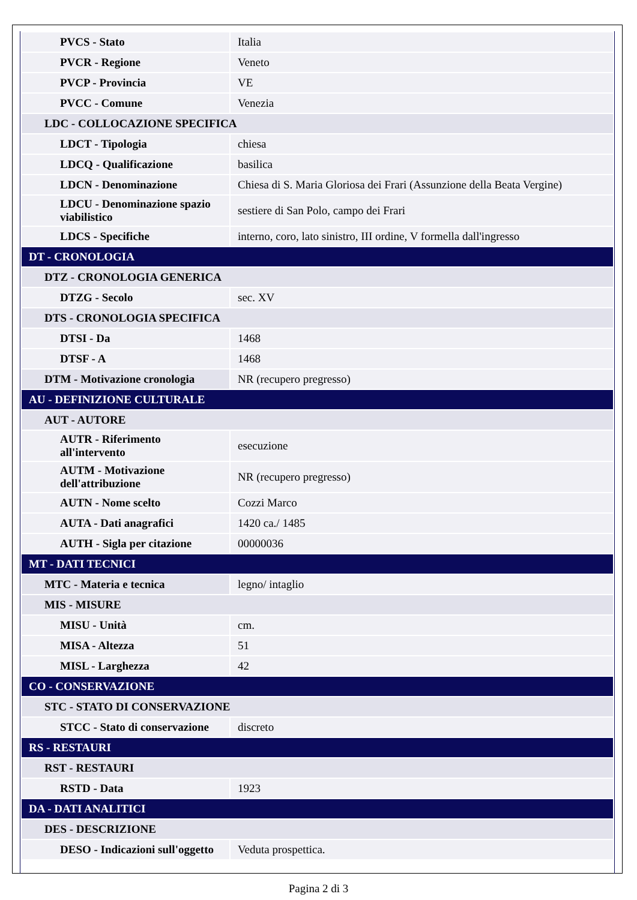| PVCS - Stato | Italia |
| PVCR - Regione | Veneto |
| PVCP - Provincia | VE |
| PVCC - Comune | Venezia |
| LDC - COLLOCAZIONE SPECIFICA | |
| LDCT - Tipologia | chiesa |
| LDCQ - Qualificazione | basilica |
| LDCN - Denominazione | Chiesa di S. Maria Gloriosa dei Frari (Assunzione della Beata Vergine) |
| LDCU - Denominazione spazio viabilistico | sestiere di San Polo, campo dei Frari |
| LDCS - Specifiche | interno, coro, lato sinistro, III ordine, V formella dall'ingresso |
| DT - CRONOLOGIA | |
| DTZ - CRONOLOGIA GENERICA | |
| DTZG - Secolo | sec. XV |
| DTS - CRONOLOGIA SPECIFICA | |
| DTSI - Da | 1468 |
| DTSF - A | 1468 |
| DTM - Motivazione cronologia | NR (recupero pregresso) |
| AU - DEFINIZIONE CULTURALE | |
| AUT - AUTORE | |
| AUTR - Riferimento all'intervento | esecuzione |
| AUTM - Motivazione dell'attribuzione | NR (recupero pregresso) |
| AUTN - Nome scelto | Cozzi Marco |
| AUTA - Dati anagrafici | 1420 ca./ 1485 |
| AUTH - Sigla per citazione | 00000036 |
| MT - DATI TECNICI | |
| MTC - Materia e tecnica | legno/ intaglio |
| MIS - MISURE | |
| MISU - Unità | cm. |
| MISA - Altezza | 51 |
| MISL - Larghezza | 42 |
| CO - CONSERVAZIONE | |
| STC - STATO DI CONSERVAZIONE | |
| STCC - Stato di conservazione | discreto |
| RS - RESTAURI | |
| RST - RESTAURI | |
| RSTD - Data | 1923 |
| DA - DATI ANALITICI | |
| DES - DESCRIZIONE | |
| DESO - Indicazioni sull'oggetto | Veduta prospettica. |
Pagina 2 di 3